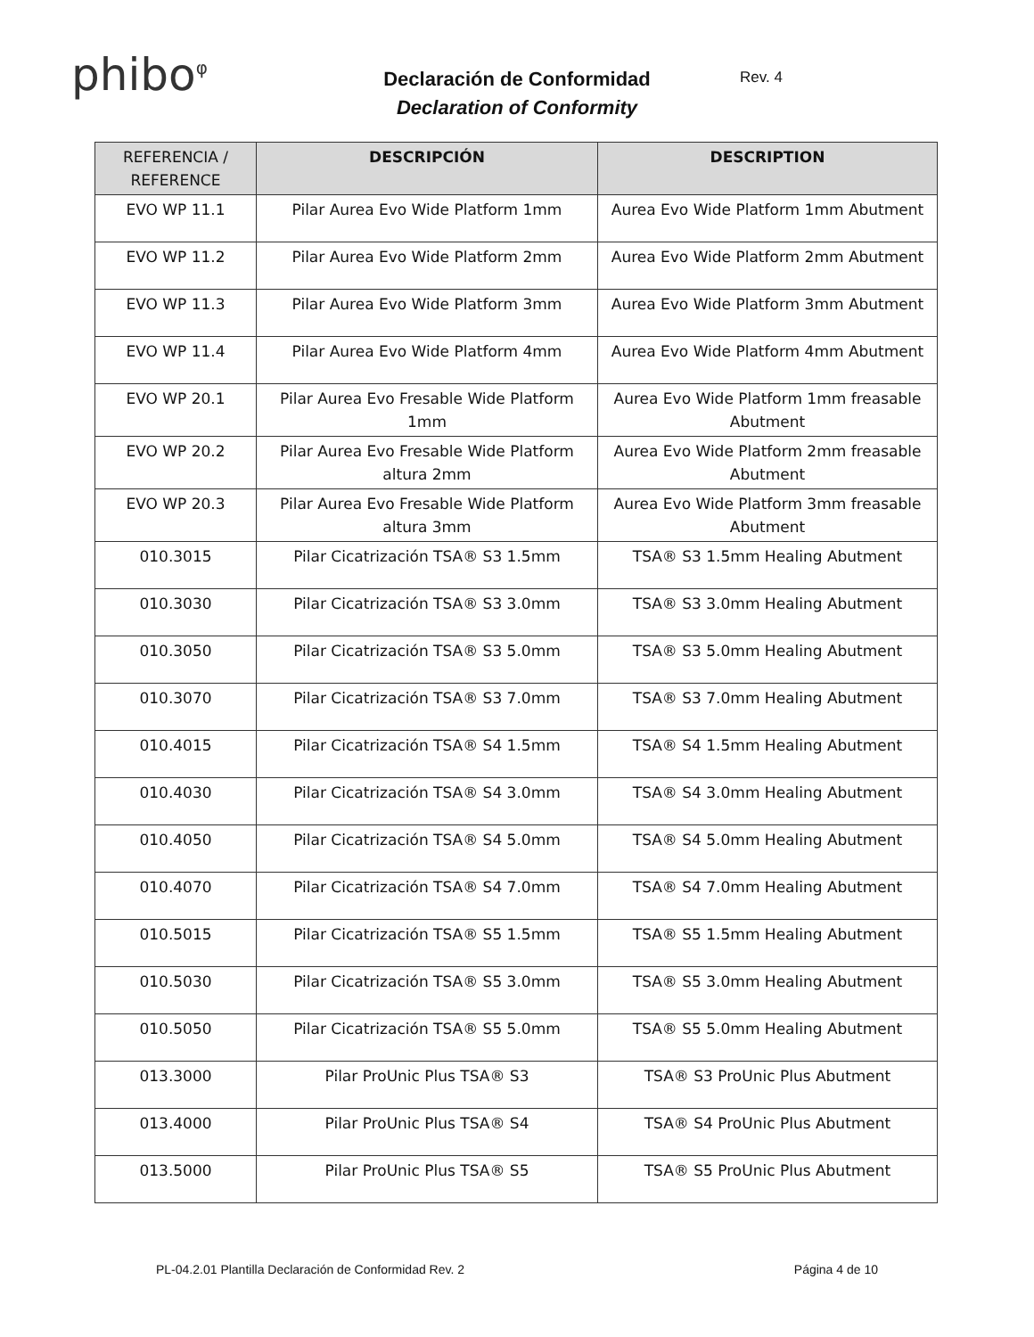phibo<sup>φ</sup>
Declaración de Conformidad
Declaration of Conformity
Rev. 4
| REFERENCIA / REFERENCE | DESCRIPCIÓN | DESCRIPTION |
| --- | --- | --- |
| EVO WP 11.1 | Pilar Aurea Evo Wide Platform 1mm | Aurea Evo Wide Platform 1mm Abutment |
| EVO WP 11.2 | Pilar Aurea Evo Wide Platform 2mm | Aurea Evo Wide Platform 2mm Abutment |
| EVO WP 11.3 | Pilar Aurea Evo Wide Platform 3mm | Aurea Evo Wide Platform 3mm Abutment |
| EVO WP 11.4 | Pilar Aurea Evo Wide Platform 4mm | Aurea Evo Wide Platform 4mm Abutment |
| EVO WP 20.1 | Pilar Aurea Evo Fresable Wide Platform 1mm | Aurea Evo Wide Platform 1mm freasable Abutment |
| EVO WP 20.2 | Pilar Aurea Evo Fresable Wide Platform altura 2mm | Aurea Evo Wide Platform 2mm freasable Abutment |
| EVO WP 20.3 | Pilar Aurea Evo Fresable Wide Platform altura 3mm | Aurea Evo Wide Platform 3mm freasable Abutment |
| 010.3015 | Pilar Cicatrización TSA® S3 1.5mm | TSA® S3 1.5mm Healing Abutment |
| 010.3030 | Pilar Cicatrización TSA® S3 3.0mm | TSA® S3 3.0mm Healing Abutment |
| 010.3050 | Pilar Cicatrización TSA® S3 5.0mm | TSA® S3 5.0mm Healing Abutment |
| 010.3070 | Pilar Cicatrización TSA® S3 7.0mm | TSA® S3 7.0mm Healing Abutment |
| 010.4015 | Pilar Cicatrización TSA® S4 1.5mm | TSA® S4 1.5mm Healing Abutment |
| 010.4030 | Pilar Cicatrización TSA® S4 3.0mm | TSA® S4 3.0mm Healing Abutment |
| 010.4050 | Pilar Cicatrización TSA® S4 5.0mm | TSA® S4 5.0mm Healing Abutment |
| 010.4070 | Pilar Cicatrización TSA® S4 7.0mm | TSA® S4 7.0mm Healing Abutment |
| 010.5015 | Pilar Cicatrización TSA® S5 1.5mm | TSA® S5 1.5mm Healing Abutment |
| 010.5030 | Pilar Cicatrización TSA® S5 3.0mm | TSA® S5 3.0mm Healing Abutment |
| 010.5050 | Pilar Cicatrización TSA® S5 5.0mm | TSA® S5 5.0mm Healing Abutment |
| 013.3000 | Pilar ProUnic Plus TSA® S3 | TSA® S3 ProUnic Plus Abutment |
| 013.4000 | Pilar ProUnic Plus TSA® S4 | TSA® S4 ProUnic Plus Abutment |
| 013.5000 | Pilar ProUnic Plus TSA® S5 | TSA® S5 ProUnic Plus Abutment |
PL-04.2.01 Plantilla Declaración de Conformidad Rev. 2 Página 4 de 10